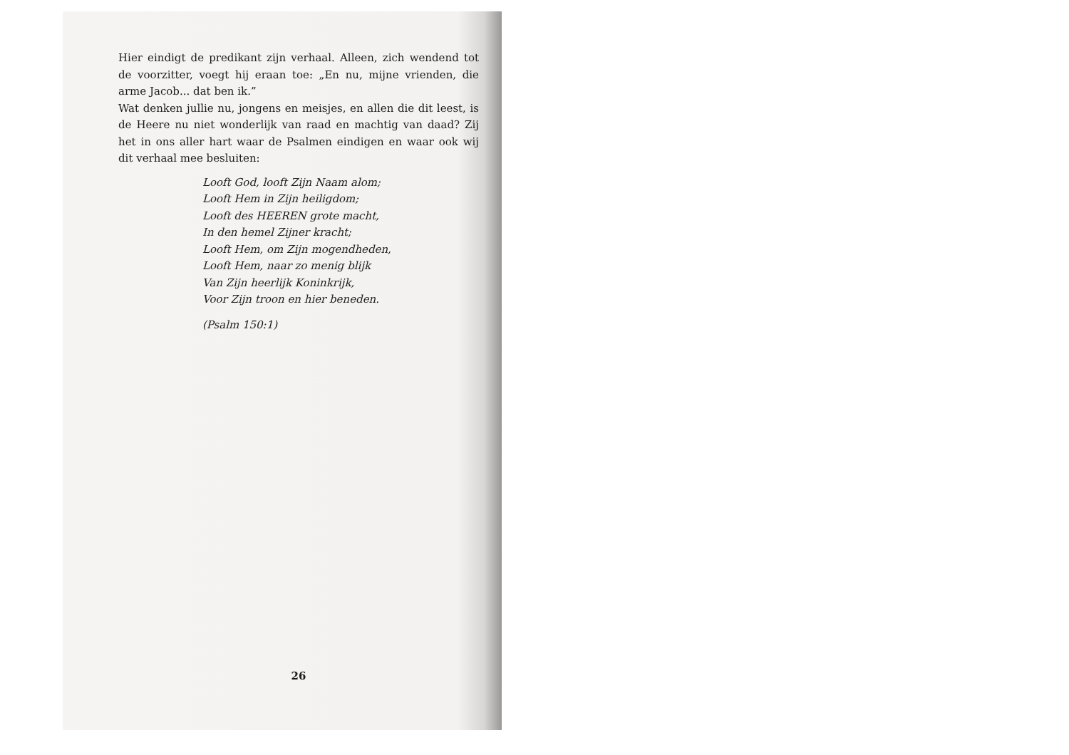Hier eindigt de predikant zijn verhaal. Alleen, zich wendend tot de voorzitter, voegt hij eraan toe: „En nu, mijne vrienden, die arme Jacob... dat ben ik.”
Wat denken jullie nu, jongens en meisjes, en allen die dit leest, is de Heere nu niet wonderlijk van raad en machtig van daad? Zij het in ons aller hart waar de Psalmen eindigen en waar ook wij dit verhaal mee besluiten:
Looft God, looft Zijn Naam alom;
Looft Hem in Zijn heiligdom;
Looft des HEEREN grote macht,
In den hemel Zijner kracht;
Looft Hem, om Zijn mogendheden,
Looft Hem, naar zo menig blijk
Van Zijn heerlijk Koninkrijk,
Voor Zijn troon en hier beneden.
(Psalm 150:1)
26